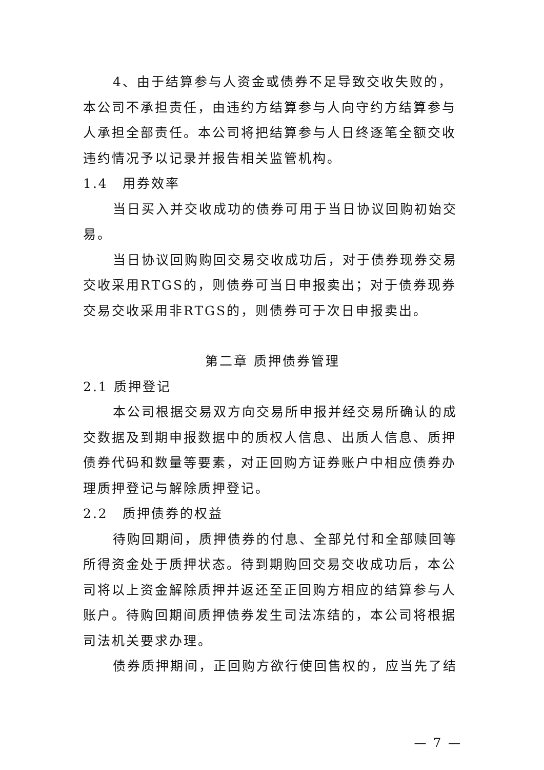4、由于结算参与人资金或债券不足导致交收失败的，本公司不承担责任，由违约方结算参与人向守约方结算参与人承担全部责任。本公司将把结算参与人日终逐笔全额交收违约情况予以记录并报告相关监管机构。
1.4　用券效率
当日买入并交收成功的债券可用于当日协议回购初始交易。
当日协议回购购回交易交收成功后，对于债券现券交易交收采用RTGS的，则债券可当日申报卖出；对于债券现券交易交收采用非RTGS的，则债券可于次日申报卖出。
第二章 质押债券管理
2.1 质押登记
本公司根据交易双方向交易所申报并经交易所确认的成交数据及到期申报数据中的质权人信息、出质人信息、质押债券代码和数量等要素，对正回购方证券账户中相应债券办理质押登记与解除质押登记。
2.2　质押债券的权益
待购回期间，质押债券的付息、全部兑付和全部赎回等所得资金处于质押状态。待到期购回交易交收成功后，本公司将以上资金解除质押并返还至正回购方相应的结算参与人账户。待购回期间质押债券发生司法冻结的，本公司将根据司法机关要求办理。
债券质押期间，正回购方欲行使回售权的，应当先了结
— 7 —